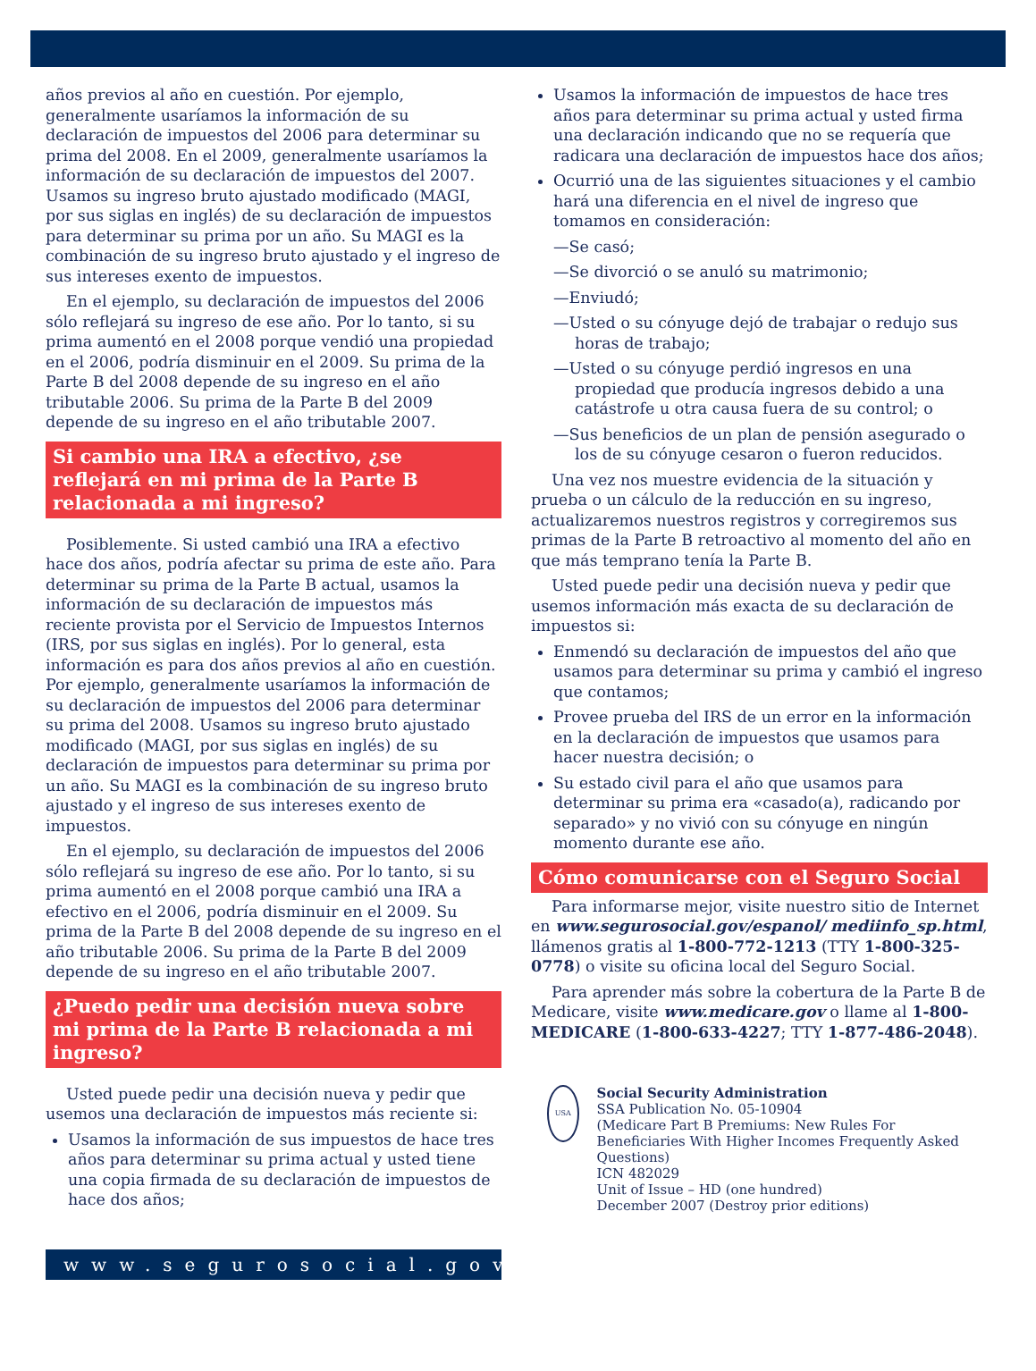años previos al año en cuestión. Por ejemplo, generalmente usaríamos la información de su declaración de impuestos del 2006 para determinar su prima del 2008. En el 2009, generalmente usaríamos la información de su declaración de impuestos del 2007. Usamos su ingreso bruto ajustado modificado (MAGI, por sus siglas en inglés) de su declaración de impuestos para determinar su prima por un año. Su MAGI es la combinación de su ingreso bruto ajustado y el ingreso de sus intereses exento de impuestos.
En el ejemplo, su declaración de impuestos del 2006 sólo reflejará su ingreso de ese año. Por lo tanto, si su prima aumentó en el 2008 porque vendió una propiedad en el 2006, podría disminuir en el 2009. Su prima de la Parte B del 2008 depende de su ingreso en el año tributable 2006. Su prima de la Parte B del 2009 depende de su ingreso en el año tributable 2007.
Si cambio una IRA a efectivo, ¿se reflejará en mi prima de la Parte B relacionada a mi ingreso?
Posiblemente. Si usted cambió una IRA a efectivo hace dos años, podría afectar su prima de este año. Para determinar su prima de la Parte B actual, usamos la información de su declaración de impuestos más reciente provista por el Servicio de Impuestos Internos (IRS, por sus siglas en inglés). Por lo general, esta información es para dos años previos al año en cuestión. Por ejemplo, generalmente usaríamos la información de su declaración de impuestos del 2006 para determinar su prima del 2008. Usamos su ingreso bruto ajustado modificado (MAGI, por sus siglas en inglés) de su declaración de impuestos para determinar su prima por un año. Su MAGI es la combinación de su ingreso bruto ajustado y el ingreso de sus intereses exento de impuestos.
En el ejemplo, su declaración de impuestos del 2006 sólo reflejará su ingreso de ese año. Por lo tanto, si su prima aumentó en el 2008 porque cambió una IRA a efectivo en el 2006, podría disminuir en el 2009. Su prima de la Parte B del 2008 depende de su ingreso en el año tributable 2006. Su prima de la Parte B del 2009 depende de su ingreso en el año tributable 2007.
¿Puedo pedir una decisión nueva sobre mi prima de la Parte B relacionada a mi ingreso?
Usted puede pedir una decisión nueva y pedir que usemos una declaración de impuestos más reciente si:
Usamos la información de sus impuestos de hace tres años para determinar su prima actual y usted tiene una copia firmada de su declaración de impuestos de hace dos años;
www.segurosocial.gov
Usamos la información de impuestos de hace tres años para determinar su prima actual y usted firma una declaración indicando que no se requería que radicara una declaración de impuestos hace dos años;
Ocurrió una de las siguientes situaciones y el cambio hará una diferencia en el nivel de ingreso que tomamos en consideración:
—Se casó;
—Se divorció o se anuló su matrimonio;
—Enviudó;
—Usted o su cónyuge dejó de trabajar o redujo sus horas de trabajo;
—Usted o su cónyuge perdió ingresos en una propiedad que producía ingresos debido a una catástrofe u otra causa fuera de su control; o
—Sus beneficios de un plan de pensión asegurado o los de su cónyuge cesaron o fueron reducidos.
Una vez nos muestre evidencia de la situación y prueba o un cálculo de la reducción en su ingreso, actualizaremos nuestros registros y corregiremos sus primas de la Parte B retroactivo al momento del año en que más temprano tenía la Parte B.
Usted puede pedir una decisión nueva y pedir que usemos información más exacta de su declaración de impuestos si:
Enmendó su declaración de impuestos del año que usamos para determinar su prima y cambió el ingreso que contamos;
Provee prueba del IRS de un error en la información en la declaración de impuestos que usamos para hacer nuestra decisión; o
Su estado civil para el año que usamos para determinar su prima era «casado(a), radicando por separado» y no vivió con su cónyuge en ningún momento durante ese año.
Cómo comunicarse con el Seguro Social
Para informarse mejor, visite nuestro sitio de Internet en www.segurosocial.gov/espanol/ mediinfo_sp.html, llámenos gratis al 1-800-772-1213 (TTY 1-800-325-0778) o visite su oficina local del Seguro Social.
Para aprender más sobre la cobertura de la Parte B de Medicare, visite www.medicare.gov o llame al 1-800-MEDICARE (1-800-633-4227; TTY 1-877-486-2048).
USA
Social Security Administration
SSA Publication No. 05-10904
(Medicare Part B Premiums: New Rules For Beneficiaries With Higher Incomes Frequently Asked Questions)
ICN 482029
Unit of Issue – HD (one hundred)
December 2007 (Destroy prior editions)